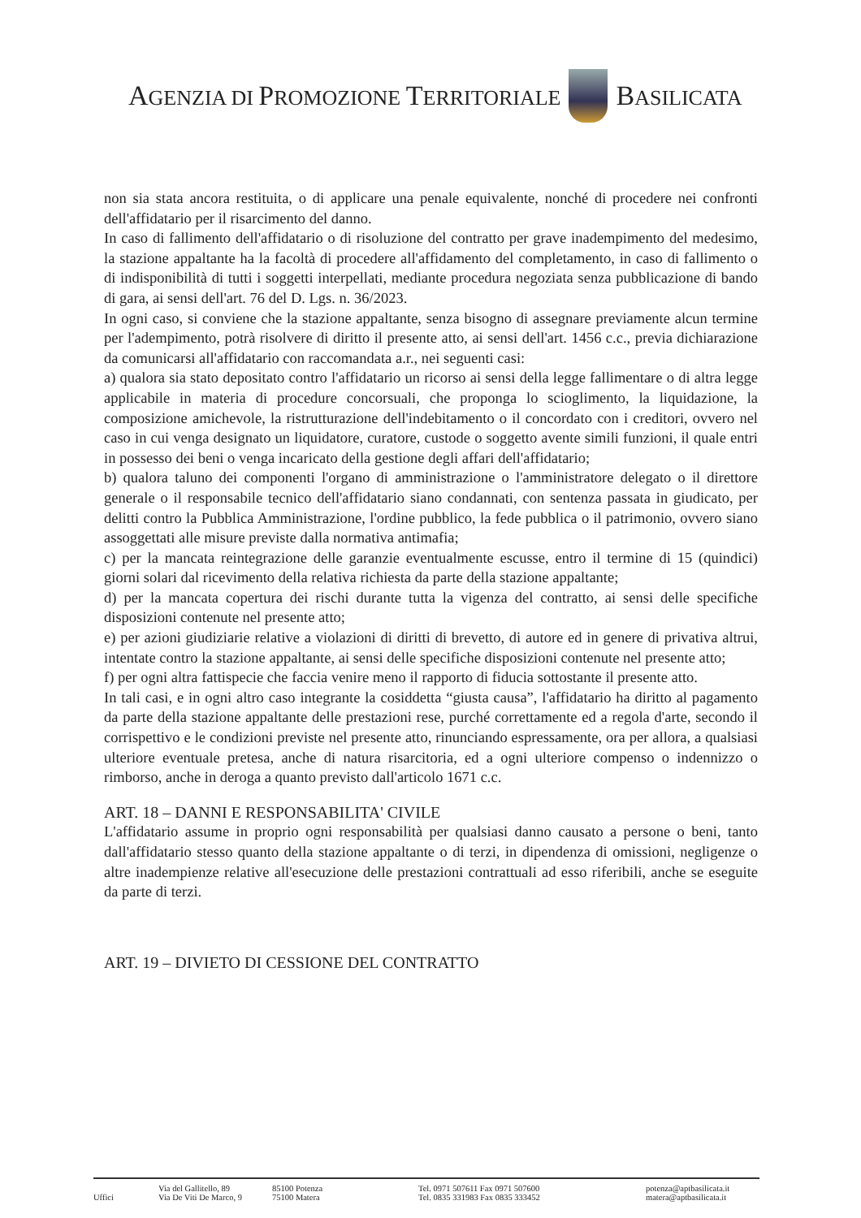AGENZIA DI PROMOZIONE TERRITORIALE BASILICATA
non sia stata ancora restituita, o di applicare una penale equivalente, nonché di procedere nei confronti dell'affidatario per il risarcimento del danno.
In caso di fallimento dell'affidatario o di risoluzione del contratto per grave inadempimento del medesimo, la stazione appaltante ha la facoltà di procedere all'affidamento del completamento, in caso di fallimento o di indisponibilità di tutti i soggetti interpellati, mediante procedura negoziata senza pubblicazione di bando di gara, ai sensi dell'art. 76 del D. Lgs. n. 36/2023.
In ogni caso, si conviene che la stazione appaltante, senza bisogno di assegnare previamente alcun termine per l'adempimento, potrà risolvere di diritto il presente atto, ai sensi dell'art. 1456 c.c., previa dichiarazione da comunicarsi all'affidatario con raccomandata a.r., nei seguenti casi:
a) qualora sia stato depositato contro l'affidatario un ricorso ai sensi della legge fallimentare o di altra legge applicabile in materia di procedure concorsuali, che proponga lo scioglimento, la liquidazione, la composizione amichevole, la ristrutturazione dell'indebitamento o il concordato con i creditori, ovvero nel caso in cui venga designato un liquidatore, curatore, custode o soggetto avente simili funzioni, il quale entri in possesso dei beni o venga incaricato della gestione degli affari dell'affidatario;
b) qualora taluno dei componenti l'organo di amministrazione o l'amministratore delegato o il direttore generale o il responsabile tecnico dell'affidatario siano condannati, con sentenza passata in giudicato, per delitti contro la Pubblica Amministrazione, l'ordine pubblico, la fede pubblica o il patrimonio, ovvero siano assoggettati alle misure previste dalla normativa antimafia;
c) per la mancata reintegrazione delle garanzie eventualmente escusse, entro il termine di 15 (quindici) giorni solari dal ricevimento della relativa richiesta da parte della stazione appaltante;
d) per la mancata copertura dei rischi durante tutta la vigenza del contratto, ai sensi delle specifiche disposizioni contenute nel presente atto;
e) per azioni giudiziarie relative a violazioni di diritti di brevetto, di autore ed in genere di privativa altrui, intentate contro la stazione appaltante, ai sensi delle specifiche disposizioni contenute nel presente atto;
f) per ogni altra fattispecie che faccia venire meno il rapporto di fiducia sottostante il presente atto.
In tali casi, e in ogni altro caso integrante la cosiddetta “giusta causa”, l'affidatario ha diritto al pagamento da parte della stazione appaltante delle prestazioni rese, purché correttamente ed a regola d'arte, secondo il corrispettivo e le condizioni previste nel presente atto, rinunciando espressamente, ora per allora, a qualsiasi ulteriore eventuale pretesa, anche di natura risarcitoria, ed a ogni ulteriore compenso o indennizzo o rimborso, anche in deroga a quanto previsto dall'articolo 1671 c.c.
ART. 18 – DANNI E RESPONSABILITA' CIVILE
L'affidatario assume in proprio ogni responsabilità per qualsiasi danno causato a persone o beni, tanto dall'affidatario stesso quanto della stazione appaltante o di terzi, in dipendenza di omissioni, negligenze o altre inadempienze relative all'esecuzione delle prestazioni contrattuali ad esso riferibili, anche se eseguite da parte di terzi.
ART. 19 – DIVIETO DI CESSIONE DEL CONTRATTO
Uffici
Via del Gallitello, 89
Via De Viti De Marco, 9
85100 Potenza
75100 Matera
Tel. 0971 507611 Fax 0971 507600
Tel. 0835 331983 Fax 0835 333452
potenza@aptbasilicata.it
matera@aptbasilicata.it